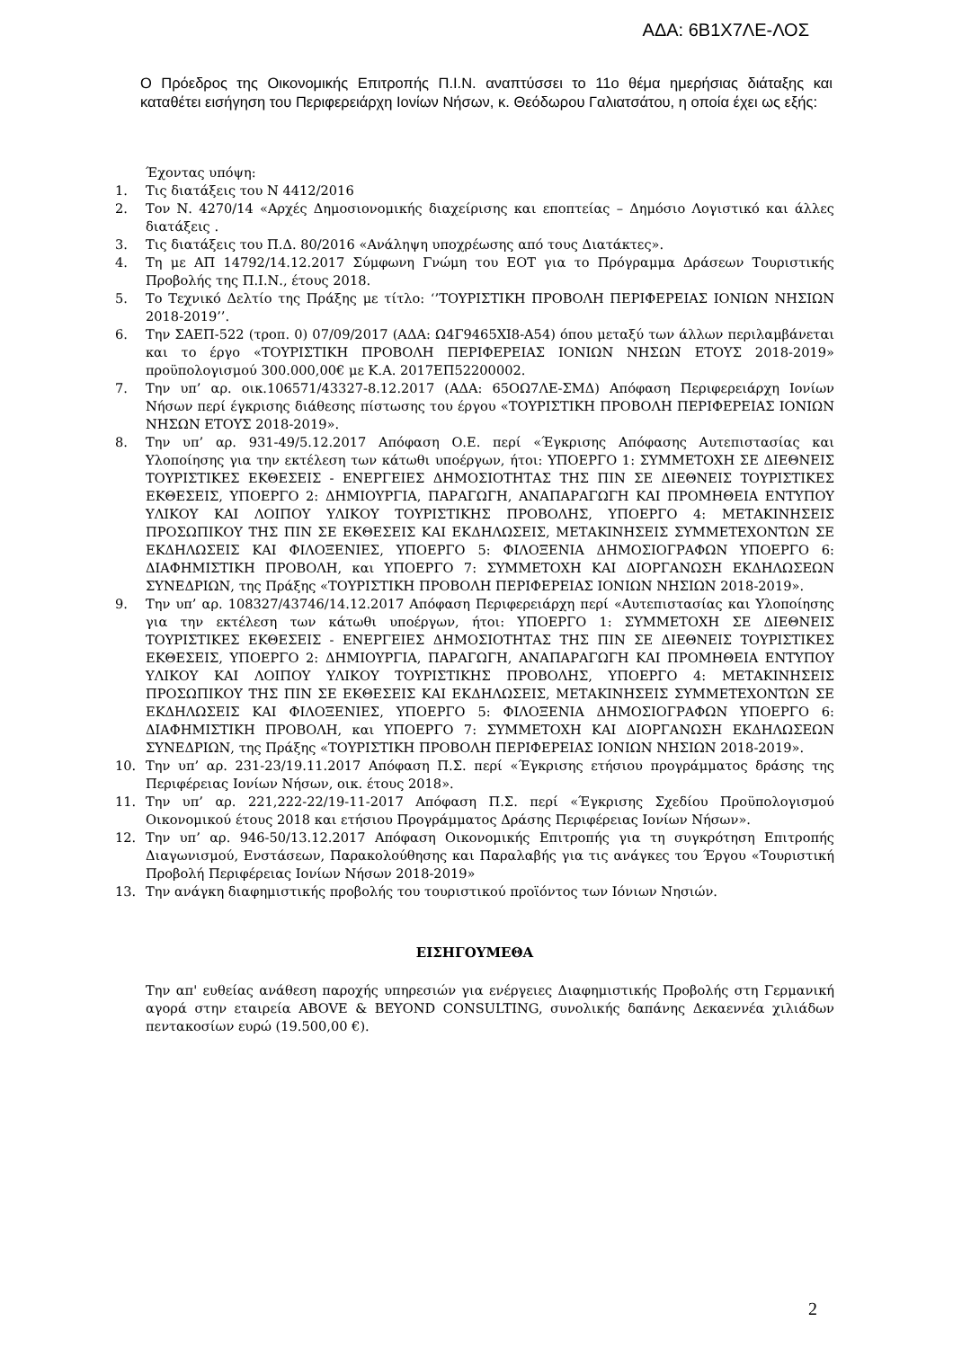ΑΔΑ: 6Β1Χ7ΛΕ-ΛΟΣ
Ο Πρόεδρος της Οικονομικής Επιτροπής Π.Ι.Ν. αναπτύσσει το 11ο θέμα ημερήσιας διάταξης και καταθέτει εισήγηση του Περιφερειάρχη Ιονίων Νήσων, κ. Θεόδωρου Γαλιατσάτου, η οποία έχει ως εξής:
Έχοντας υπόψη:
1. Τις διατάξεις του Ν 4412/2016
2. Τον Ν. 4270/14 «Αρχές Δημοσιονομικής διαχείρισης και εποπτείας – Δημόσιο Λογιστικό και άλλες διατάξεις .
3. Τις διατάξεις του Π.Δ. 80/2016 «Ανάληψη υποχρέωσης από τους Διατάκτες».
4. Τη με ΑΠ 14792/14.12.2017 Σύμφωνη Γνώμη του ΕΟΤ για το Πρόγραμμα Δράσεων Τουριστικής Προβολής της Π.Ι.Ν., έτους 2018.
5. Το Τεχνικό Δελτίο της Πράξης με τίτλο: ‘’ΤΟΥΡΙΣΤΙΚΗ ΠΡΟΒΟΛΗ ΠΕΡΙΦΕΡΕΙΑΣ ΙΟΝΙΩΝ ΝΗΣΙΩΝ 2018-2019’’.
6. Την ΣΑΕΠ-522 (τροπ. 0) 07/09/2017 (ΑΔΑ: Ω4Γ9465ΧΙ8-Α54) όπου μεταξύ των άλλων περιλαμβάνεται και το έργο «ΤΟΥΡΙΣΤΙΚΗ ΠΡΟΒΟΛΗ ΠΕΡΙΦΕΡΕΙΑΣ ΙΟΝΙΩΝ ΝΗΣΩΝ ΕΤΟΥΣ 2018-2019» προϋπολογισμού 300.000,00€ με Κ.Α. 2017ΕΠ52200002.
7. Την υπ’ αρ. οικ.106571/43327-8.12.2017 (ΑΔΑ: 65ΟΩ7ΛΕ-ΣΜΔ) Απόφαση Περιφερειάρχη Ιονίων Νήσων περί έγκρισης διάθεσης πίστωσης του έργου «ΤΟΥΡΙΣΤΙΚΗ ΠΡΟΒΟΛΗ ΠΕΡΙΦΕΡΕΙΑΣ ΙΟΝΙΩΝ ΝΗΣΩΝ ΕΤΟΥΣ 2018-2019».
8. Την υπ’ αρ. 931-49/5.12.2017 Απόφαση Ο.Ε. περί «Έγκρισης Απόφασης Αυτεπιστασίας και Υλοποίησης για την εκτέλεση των κάτωθι υποέργων, ήτοι: ΥΠΟΕΡΓΟ 1: ΣΥΜΜΕΤΟΧΗ ΣΕ ΔΙΕΘΝΕΙΣ ΤΟΥΡΙΣΤΙΚΕΣ ΕΚΘΕΣΕΙΣ - ΕΝΕΡΓΕΙΕΣ ΔΗΜΟΣΙΟΤΗΤΑΣ ΤΗΣ ΠΙΝ ΣΕ ΔΙΕΘΝΕΙΣ ΤΟΥΡΙΣΤΙΚΕΣ ΕΚΘΕΣΕΙΣ, ΥΠΟΕΡΓΟ 2: ΔΗΜΙΟΥΡΓΙΑ, ΠΑΡΑΓΩΓΗ, ΑΝΑΠΑΡΑΓΩΓΗ ΚΑΙ ΠΡΟΜΗΘΕΙΑ ΕΝΤΥΠΟΥ ΥΛΙΚΟΥ ΚΑΙ ΛΟΙΠΟΥ ΥΛΙΚΟΥ ΤΟΥΡΙΣΤΙΚΗΣ ΠΡΟΒΟΛΗΣ, ΥΠΟΕΡΓΟ 4: ΜΕΤΑΚΙΝΗΣΕΙΣ ΠΡΟΣΩΠΙΚΟΥ ΤΗΣ ΠΙΝ ΣΕ ΕΚΘΕΣΕΙΣ ΚΑΙ ΕΚΔΗΛΩΣΕΙΣ, ΜΕΤΑΚΙΝΗΣΕΙΣ ΣΥΜΜΕΤΕΧΟΝΤΩΝ ΣΕ ΕΚΔΗΛΩΣΕΙΣ ΚΑΙ ΦΙΛΟΞΕΝΙΕΣ, ΥΠΟΕΡΓΟ 5: ΦΙΛΟΞΕΝΙΑ ΔΗΜΟΣΙΟΓΡΑΦΩΝ ΥΠΟΕΡΓΟ 6: ΔΙΑΦΗΜΙΣΤΙΚΗ ΠΡΟΒΟΛΗ, και ΥΠΟΕΡΓΟ 7: ΣΥΜΜΕΤΟΧΗ ΚΑΙ ΔΙΟΡΓΑΝΩΣΗ ΕΚΔΗΛΩΣΕΩΝ ΣΥΝΕΔΡΙΩΝ, της Πράξης «ΤΟΥΡΙΣΤΙΚΗ ΠΡΟΒΟΛΗ ΠΕΡΙΦΕΡΕΙΑΣ ΙΟΝΙΩΝ ΝΗΣΙΩΝ 2018-2019».
9. Την υπ’ αρ. 108327/43746/14.12.2017 Απόφαση Περιφερειάρχη περί «Αυτεπιστασίας και Υλοποίησης για την εκτέλεση των κάτωθι υποέργων, ήτοι: ΥΠΟΕΡΓΟ 1: ΣΥΜΜΕΤΟΧΗ ΣΕ ΔΙΕΘΝΕΙΣ ΤΟΥΡΙΣΤΙΚΕΣ ΕΚΘΕΣΕΙΣ - ΕΝΕΡΓΕΙΕΣ ΔΗΜΟΣΙΟΤΗΤΑΣ ΤΗΣ ΠΙΝ ΣΕ ΔΙΕΘΝΕΙΣ ΤΟΥΡΙΣΤΙΚΕΣ ΕΚΘΕΣΕΙΣ, ΥΠΟΕΡΓΟ 2: ΔΗΜΙΟΥΡΓΙΑ, ΠΑΡΑΓΩΓΗ, ΑΝΑΠΑΡΑΓΩΓΗ ΚΑΙ ΠΡΟΜΗΘΕΙΑ ΕΝΤΥΠΟΥ ΥΛΙΚΟΥ ΚΑΙ ΛΟΙΠΟΥ ΥΛΙΚΟΥ ΤΟΥΡΙΣΤΙΚΗΣ ΠΡΟΒΟΛΗΣ, ΥΠΟΕΡΓΟ 4: ΜΕΤΑΚΙΝΗΣΕΙΣ ΠΡΟΣΩΠΙΚΟΥ ΤΗΣ ΠΙΝ ΣΕ ΕΚΘΕΣΕΙΣ ΚΑΙ ΕΚΔΗΛΩΣΕΙΣ, ΜΕΤΑΚΙΝΗΣΕΙΣ ΣΥΜΜΕΤΕΧΟΝΤΩΝ ΣΕ ΕΚΔΗΛΩΣΕΙΣ ΚΑΙ ΦΙΛΟΞΕΝΙΕΣ, ΥΠΟΕΡΓΟ 5: ΦΙΛΟΞΕΝΙΑ ΔΗΜΟΣΙΟΓΡΑΦΩΝ ΥΠΟΕΡΓΟ 6: ΔΙΑΦΗΜΙΣΤΙΚΗ ΠΡΟΒΟΛΗ, και ΥΠΟΕΡΓΟ 7: ΣΥΜΜΕΤΟΧΗ ΚΑΙ ΔΙΟΡΓΑΝΩΣΗ ΕΚΔΗΛΩΣΕΩΝ ΣΥΝΕΔΡΙΩΝ, της Πράξης «ΤΟΥΡΙΣΤΙΚΗ ΠΡΟΒΟΛΗ ΠΕΡΙΦΕΡΕΙΑΣ ΙΟΝΙΩΝ ΝΗΣΙΩΝ 2018-2019».
10. Την υπ’ αρ. 231-23/19.11.2017 Απόφαση Π.Σ. περί «Έγκρισης ετήσιου προγράμματος δράσης της Περιφέρειας Ιονίων Νήσων, οικ. έτους 2018».
11. Την υπ’ αρ. 221,222-22/19-11-2017 Απόφαση Π.Σ. περί «Έγκρισης Σχεδίου Προϋπολογισμού Οικονομικού έτους 2018 και ετήσιου Προγράμματος Δράσης Περιφέρειας Ιονίων Νήσων».
12. Την υπ’ αρ. 946-50/13.12.2017 Απόφαση Οικονομικής Επιτροπής για τη συγκρότηση Επιτροπής Διαγωνισμού, Ενστάσεων, Παρακολούθησης και Παραλαβής για τις ανάγκες του Έργου «Τουριστική Προβολή Περιφέρειας Ιονίων Νήσων 2018-2019»
13. Την ανάγκη διαφημιστικής προβολής του τουριστικού προϊόντος των Ιόνιων Νησιών.
ΕΙΣΗΓΟΥΜΕΘΑ
Την απ' ευθείας ανάθεση παροχής υπηρεσιών για ενέργειες Διαφημιστικής Προβολής στη Γερμανική αγορά στην εταιρεία ABOVE & BEYOND CONSULTING, συνολικής δαπάνης Δεκαεννέα χιλιάδων πεντακοσίων ευρώ (19.500,00 €).
2